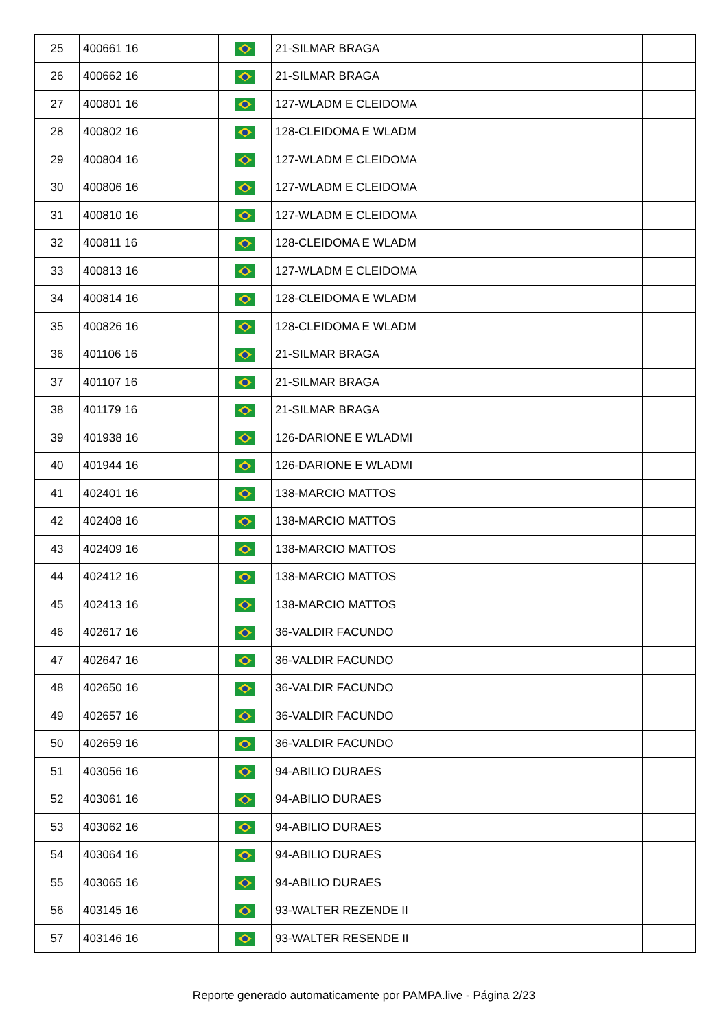| 25 | 400661 16 | | 21-SILMAR BRAGA | |
| 26 | 400662 16 | | 21-SILMAR BRAGA | |
| 27 | 400801 16 | | 127-WLADM E CLEIDOMA | |
| 28 | 400802 16 | | 128-CLEIDOMA E WLADM | |
| 29 | 400804 16 | | 127-WLADM E CLEIDOMA | |
| 30 | 400806 16 | | 127-WLADM E CLEIDOMA | |
| 31 | 400810 16 | | 127-WLADM E CLEIDOMA | |
| 32 | 400811 16 | | 128-CLEIDOMA E WLADM | |
| 33 | 400813 16 | | 127-WLADM E CLEIDOMA | |
| 34 | 400814 16 | | 128-CLEIDOMA E WLADM | |
| 35 | 400826 16 | | 128-CLEIDOMA E WLADM | |
| 36 | 401106 16 | | 21-SILMAR BRAGA | |
| 37 | 401107 16 | | 21-SILMAR BRAGA | |
| 38 | 401179 16 | | 21-SILMAR BRAGA | |
| 39 | 401938 16 | | 126-DARIONE E WLADMI | |
| 40 | 401944 16 | | 126-DARIONE E WLADMI | |
| 41 | 402401 16 | | 138-MARCIO MATTOS | |
| 42 | 402408 16 | | 138-MARCIO MATTOS | |
| 43 | 402409 16 | | 138-MARCIO MATTOS | |
| 44 | 402412 16 | | 138-MARCIO MATTOS | |
| 45 | 402413 16 | | 138-MARCIO MATTOS | |
| 46 | 402617 16 | | 36-VALDIR FACUNDO | |
| 47 | 402647 16 | | 36-VALDIR FACUNDO | |
| 48 | 402650 16 | | 36-VALDIR FACUNDO | |
| 49 | 402657 16 | | 36-VALDIR FACUNDO | |
| 50 | 402659 16 | | 36-VALDIR FACUNDO | |
| 51 | 403056 16 | | 94-ABILIO DURAES | |
| 52 | 403061 16 | | 94-ABILIO DURAES | |
| 53 | 403062 16 | | 94-ABILIO DURAES | |
| 54 | 403064 16 | | 94-ABILIO DURAES | |
| 55 | 403065 16 | | 94-ABILIO DURAES | |
| 56 | 403145 16 | | 93-WALTER REZENDE II | |
| 57 | 403146 16 | | 93-WALTER RESENDE II | |
Reporte generado automaticamente por PAMPA.live - Página 2/23